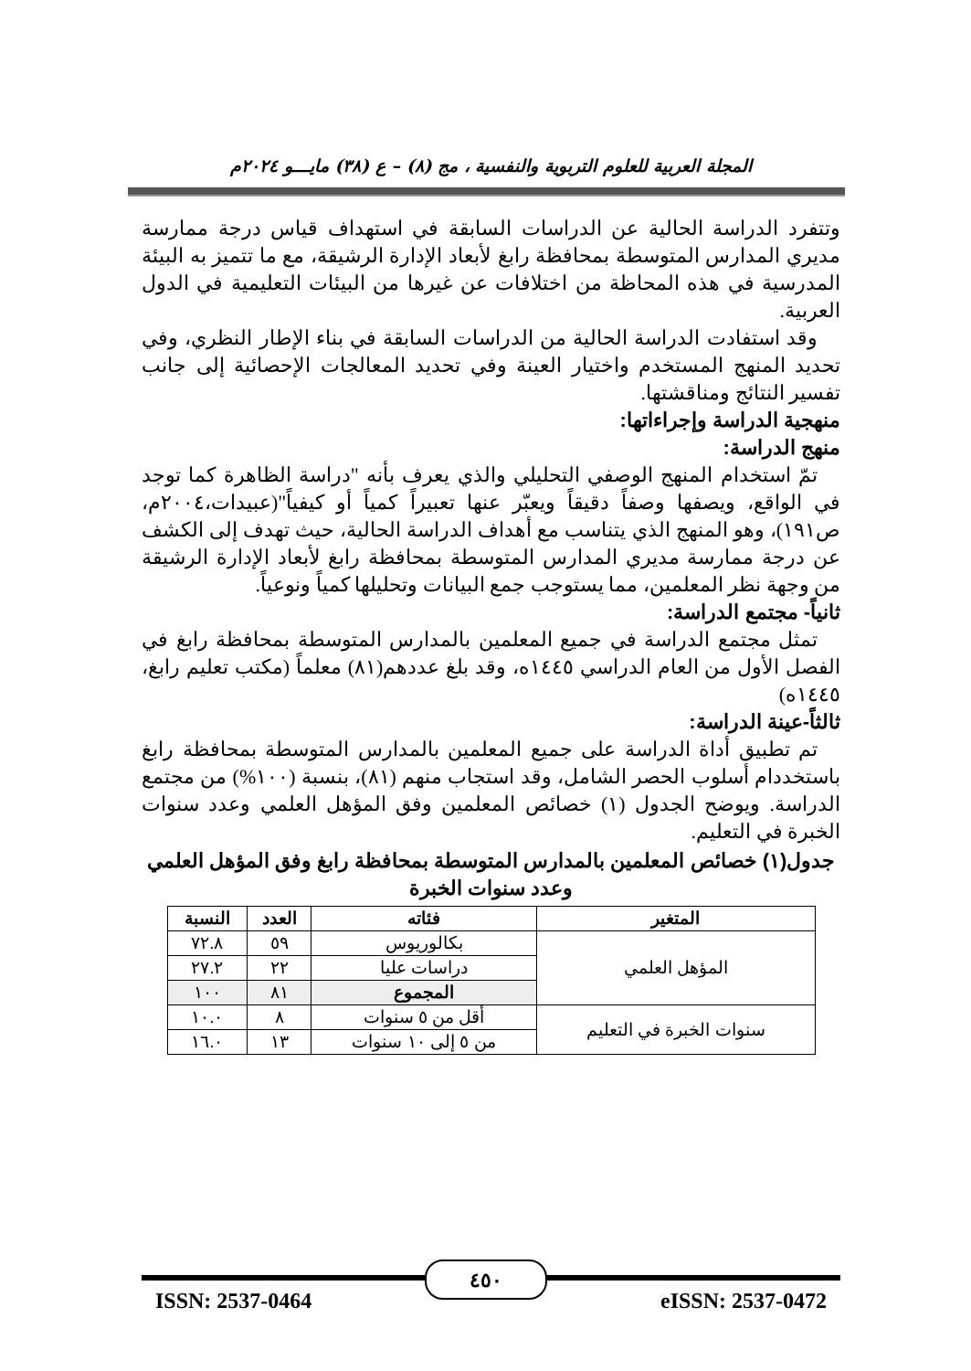المجلة العربية للعلوم التربوية والنفسية ، مج (٨) – ع (٣٨) مايـــو ٢٠٢٤م
وتتفرد الدراسة الحالية عن الدراسات السابقة في استهداف قياس درجة ممارسة مديري المدارس المتوسطة بمحافظة رابغ لأبعاد الإدارة الرشيقة، مع ما تتميز به البيئة المدرسية في هذه المحاظة من اختلافات عن غيرها من البيئات التعليمية في الدول العربية.
وقد استفادت الدراسة الحالية من الدراسات السابقة في بناء الإطار النظري، وفي تحديد المنهج المستخدم واختيار العينة وفي تحديد المعالجات الإحصائية إلى جانب تفسير النتائج ومناقشتها.
منهجية الدراسة وإجراءاتها:
منهج الدراسة:
تمّ استخدام المنهج الوصفي التحليلي والذي يعرف بأنه "دراسة الظاهرة كما توجد في الواقع، ويصفها وصفاً دقيقاً ويعبّر عنها تعبيراً كمياً أو كيفياً"(عبيدات،٢٠٠٤م، ص١٩١)، وهو المنهج الذي يتناسب مع أهداف الدراسة الحالية، حيث تهدف إلى الكشف عن درجة ممارسة مديري المدارس المتوسطة بمحافظة رابغ لأبعاد الإدارة الرشيقة من وجهة نظر المعلمين، مما يستوجب جمع البيانات وتحليلها كمياً ونوعياً.
ثانياً- مجتمع الدراسة:
تمثل مجتمع الدراسة في جميع المعلمين بالمدارس المتوسطة بمحافظة رابغ في الفصل الأول من العام الدراسي ١٤٤٥ه، وقد بلغ عددهم(٨١) معلماً (مكتب تعليم رابغ، ١٤٤٥ه)
ثالثاً-عينة الدراسة:
تم تطبيق أداة الدراسة على جميع المعلمين بالمدارس المتوسطة بمحافظة رابغ باستخددام أسلوب الحصر الشامل، وقد استجاب منهم (٨١)، بنسبة (١٠٠%) من مجتمع الدراسة. ويوضح الجدول (١) خصائص المعلمين وفق المؤهل العلمي وعدد سنوات الخبرة في التعليم.
جدول(١) خصائص المعلمين بالمدارس المتوسطة بمحافظة رابغ وفق المؤهل العلمي وعدد سنوات الخبرة
| المتغير | فئاته | العدد | النسبة |
| --- | --- | --- | --- |
| المؤهل العلمي | بكالوريوس | ٥٩ | ٧٢.٨ |
| | دراسات عليا | ٢٢ | ٢٧.٢ |
| | المجموع | ٨١ | ١٠٠ |
| سنوات الخبرة في التعليم | أقل من ٥ سنوات | ٨ | ١٠.٠ |
| | من ٥ إلى ١٠ سنوات | ١٣ | ١٦.٠ |
٤٥٠
ISSN: 2537-0464 eISSN: 2537-0472